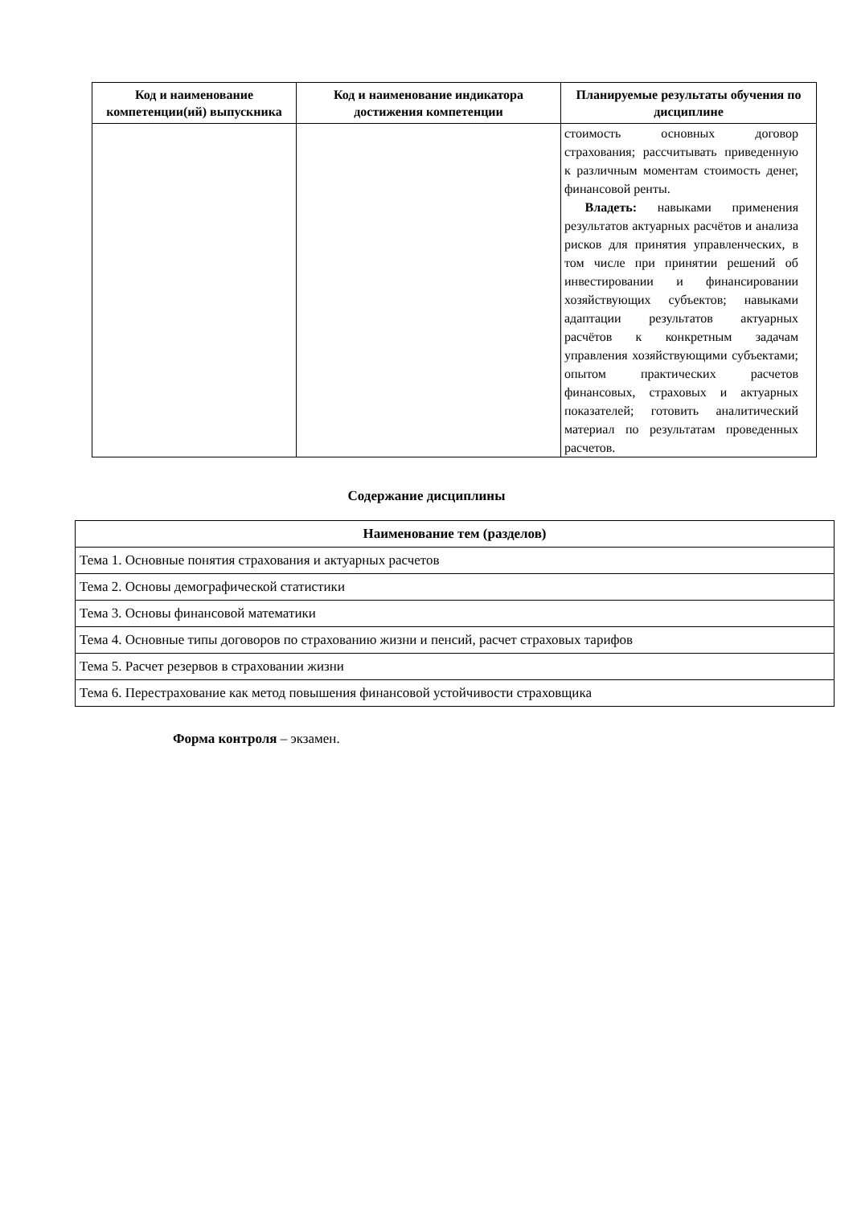| Код и наименование компетенции(ий) выпускника | Код и наименование индикатора достижения компетенции | Планируемые результаты обучения по дисциплине |
| --- | --- | --- |
| | | стоимость основных договор страхования; рассчитывать приведенную к различным моментам стоимость денег, финансовой ренты. Владеть: навыками применения результатов актуарных расчётов и анализа рисков для принятия управленческих, в том числе при принятии решений об инвестировании и финансировании хозяйствующих субъектов; навыками адаптации результатов актуарных расчётов к конкретным задачам управления хозяйствующими субъектами; опытом практических расчетов финансовых, страховых и актуарных показателей; готовить аналитический материал по результатам проведенных расчетов. |
Содержание дисциплины
| Наименование тем (разделов) |
| --- |
| Тема 1. Основные понятия страхования и актуарных расчетов |
| Тема 2. Основы демографической статистики |
| Тема 3. Основы финансовой математики |
| Тема 4. Основные типы договоров по страхованию жизни и пенсий, расчет страховых тарифов |
| Тема 5. Расчет резервов в страховании жизни |
| Тема 6. Перестрахование как метод повышения финансовой устойчивости страховщика |
Форма контроля – экзамен.